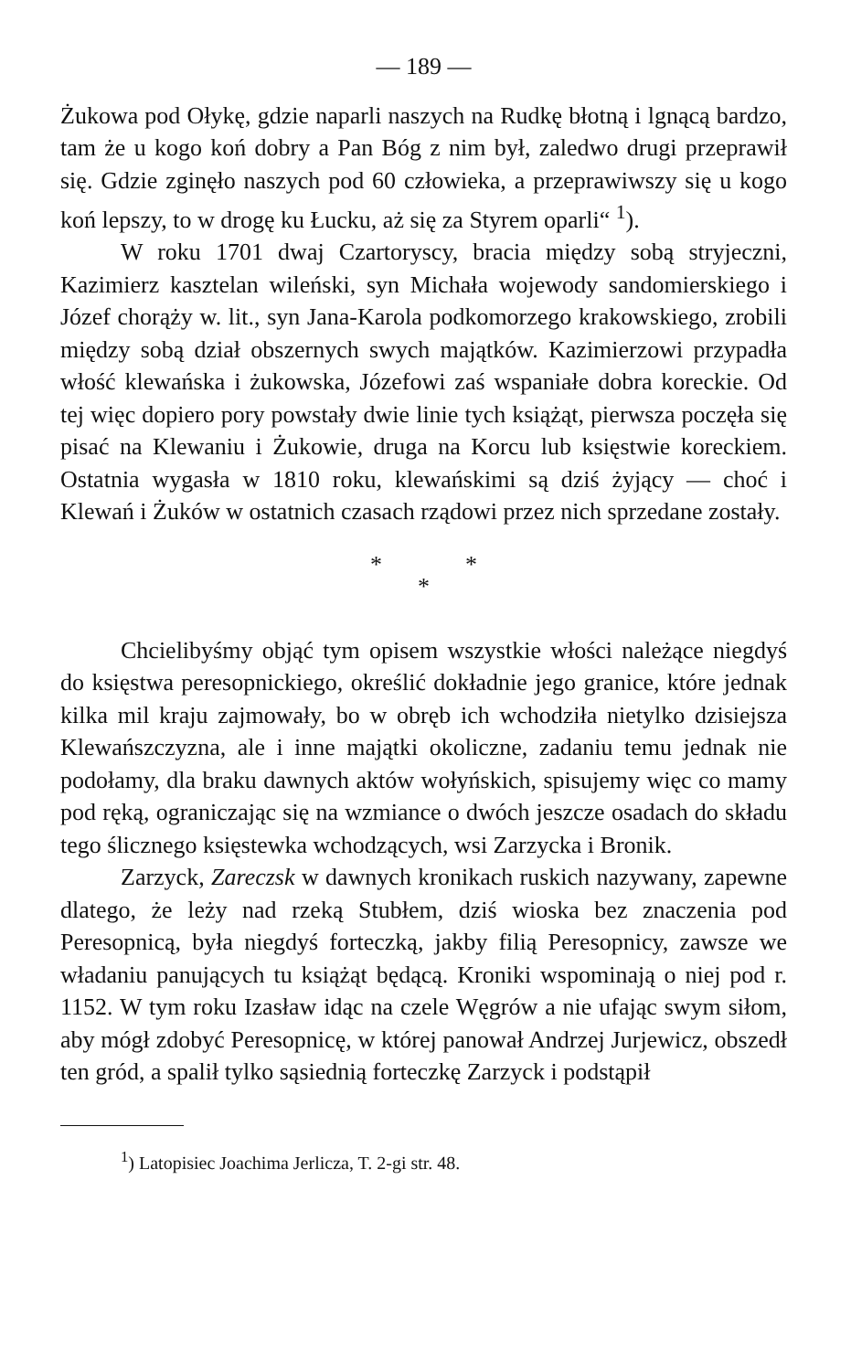— 189 —
Żukowa pod Ołykę, gdzie naparli naszych na Rudkę błotną i lgnącą bardzo, tam że u kogo koń dobry a Pan Bóg z nim był, zaledwo drugi przeprawił się. Gdzie zginęło naszych pod 60 człowieka, a przeprawiwszy się u kogo koń lepszy, to w drogę ku Łucku, aż się za Styrem oparli“ <sup>1</sup>).
W roku 1701 dwaj Czartoryscy, bracia między sobą stryjeczni, Kazimierz kasztelan wileński, syn Michała wojewody sandomierskiego i Józef chorąży w. lit., syn Jana-Karola podkomorzego krakowskiego, zrobili między sobą dział obszernych swych majątków. Kazimierzowi przypadła włość klewańska i żukowska, Józefowi zaś wspaniałe dobra koreckie. Od tej więc dopiero pory powstały dwie linie tych książąt, pierwsza poczęła się pisać na Klewaniu i Żukowie, druga na Korcu lub księstwie koreckiem. Ostatnia wygasła w 1810 roku, klewańskimi są dziś żyjący — choć i Klewań i Żuków w ostatnich czasach rządowi przez nich sprzedane zostały.
* *
*
Chcielibyśmy objąć tym opisem wszystkie włości należące niegdyś do księstwa peresopnickiego, określić dokładnie jego granice, które jednak kilka mil kraju zajmowały, bo w obręb ich wchodziła nietylko dzisiejsza Klewańszczyzna, ale i inne majątki okoliczne, zadaniu temu jednak nie podołamy, dla braku dawnych aktów wołyńskich, spisujemy więc co mamy pod ręką, ograniczając się na wzmiance o dwóch jeszcze osadach do składu tego ślicznego księstewka wchodzących, wsi Zarzycka i Bronik.
Zarzyck, Zareczsk w dawnych kronikach ruskich nazywany, zapewne dlatego, że leży nad rzeką Stubłem, dziś wioska bez znaczenia pod Peresopnicą, była niegdyś forteczką, jakby filią Peresopnicy, zawsze we władaniu panujących tu książąt będącą. Kroniki wspominają o niej pod r. 1152. W tym roku Izasław idąc na czele Węgrów a nie ufając swym siłom, aby mógł zdobyć Peresopnicę, w której panował Andrzej Jurjewicz, obszedł ten gród, a spalił tylko sąsiednią forteczkę Zarzyck i podstąpił
<sup>1</sup>) Latopisiec Joachima Jerlicza, T. 2-gi str. 48.